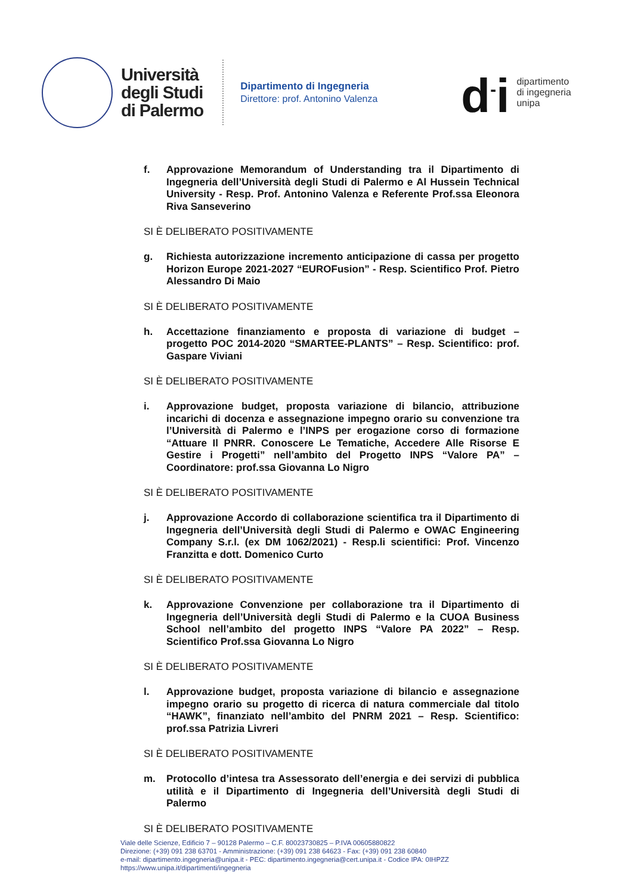Università
degli Studi
di Palermo
Dipartimento di Ingegneria
Direttore: prof. Antonino Valenza
d<sup>-</sup>i
dipartimento
di ingegneria
unipa
f. Approvazione Memorandum of Understanding tra il Dipartimento di Ingegneria dell’Università degli Studi di Palermo e Al Hussein Technical University - Resp. Prof. Antonino Valenza e Referente Prof.ssa Eleonora Riva Sanseverino
SI È DELIBERATO POSITIVAMENTE
g. Richiesta autorizzazione incremento anticipazione di cassa per progetto Horizon Europe 2021-2027 “EUROFusion” - Resp. Scientifico Prof. Pietro Alessandro Di Maio
SI È DELIBERATO POSITIVAMENTE
h. Accettazione finanziamento e proposta di variazione di budget – progetto POC 2014-2020 “SMARTEE-PLANTS” – Resp. Scientifico: prof. Gaspare Viviani
SI È DELIBERATO POSITIVAMENTE
i. Approvazione budget, proposta variazione di bilancio, attribuzione incarichi di docenza e assegnazione impegno orario su convenzione tra l’Università di Palermo e l’INPS per erogazione corso di formazione “Attuare Il PNRR. Conoscere Le Tematiche, Accedere Alle Risorse E Gestire i Progetti” nell’ambito del Progetto INPS “Valore PA” – Coordinatore: prof.ssa Giovanna Lo Nigro
SI È DELIBERATO POSITIVAMENTE
j. Approvazione Accordo di collaborazione scientifica tra il Dipartimento di Ingegneria dell’Università degli Studi di Palermo e OWAC Engineering Company S.r.l. (ex DM 1062/2021) - Resp.li scientifici: Prof. Vincenzo Franzitta e dott. Domenico Curto
SI È DELIBERATO POSITIVAMENTE
k. Approvazione Convenzione per collaborazione tra il Dipartimento di Ingegneria dell’Università degli Studi di Palermo e la CUOA Business School nell’ambito del progetto INPS “Valore PA 2022” – Resp. Scientifico Prof.ssa Giovanna Lo Nigro
SI È DELIBERATO POSITIVAMENTE
l. Approvazione budget, proposta variazione di bilancio e assegnazione impegno orario su progetto di ricerca di natura commerciale dal titolo “HAWK”, finanziato nell’ambito del PNRM 2021 – Resp. Scientifico: prof.ssa Patrizia Livreri
SI È DELIBERATO POSITIVAMENTE
m. Protocollo d’intesa tra Assessorato dell’energia e dei servizi di pubblica utilità e il Dipartimento di Ingegneria dell’Università degli Studi di Palermo
SI È DELIBERATO POSITIVAMENTE
Viale delle Scienze, Edificio 7 – 90128 Palermo – C.F. 80023730825 – P.IVA 00605880822
Direzione: (+39) 091 238 63701 - Amministrazione: (+39) 091 238 64623 - Fax: (+39) 091 238 60840
e-mail: dipartimento.ingegneria@unipa.it - PEC: dipartimento.ingegneria@cert.unipa.it - Codice IPA: 0IHPZZ
https://www.unipa.it/dipartimenti/ingegneria